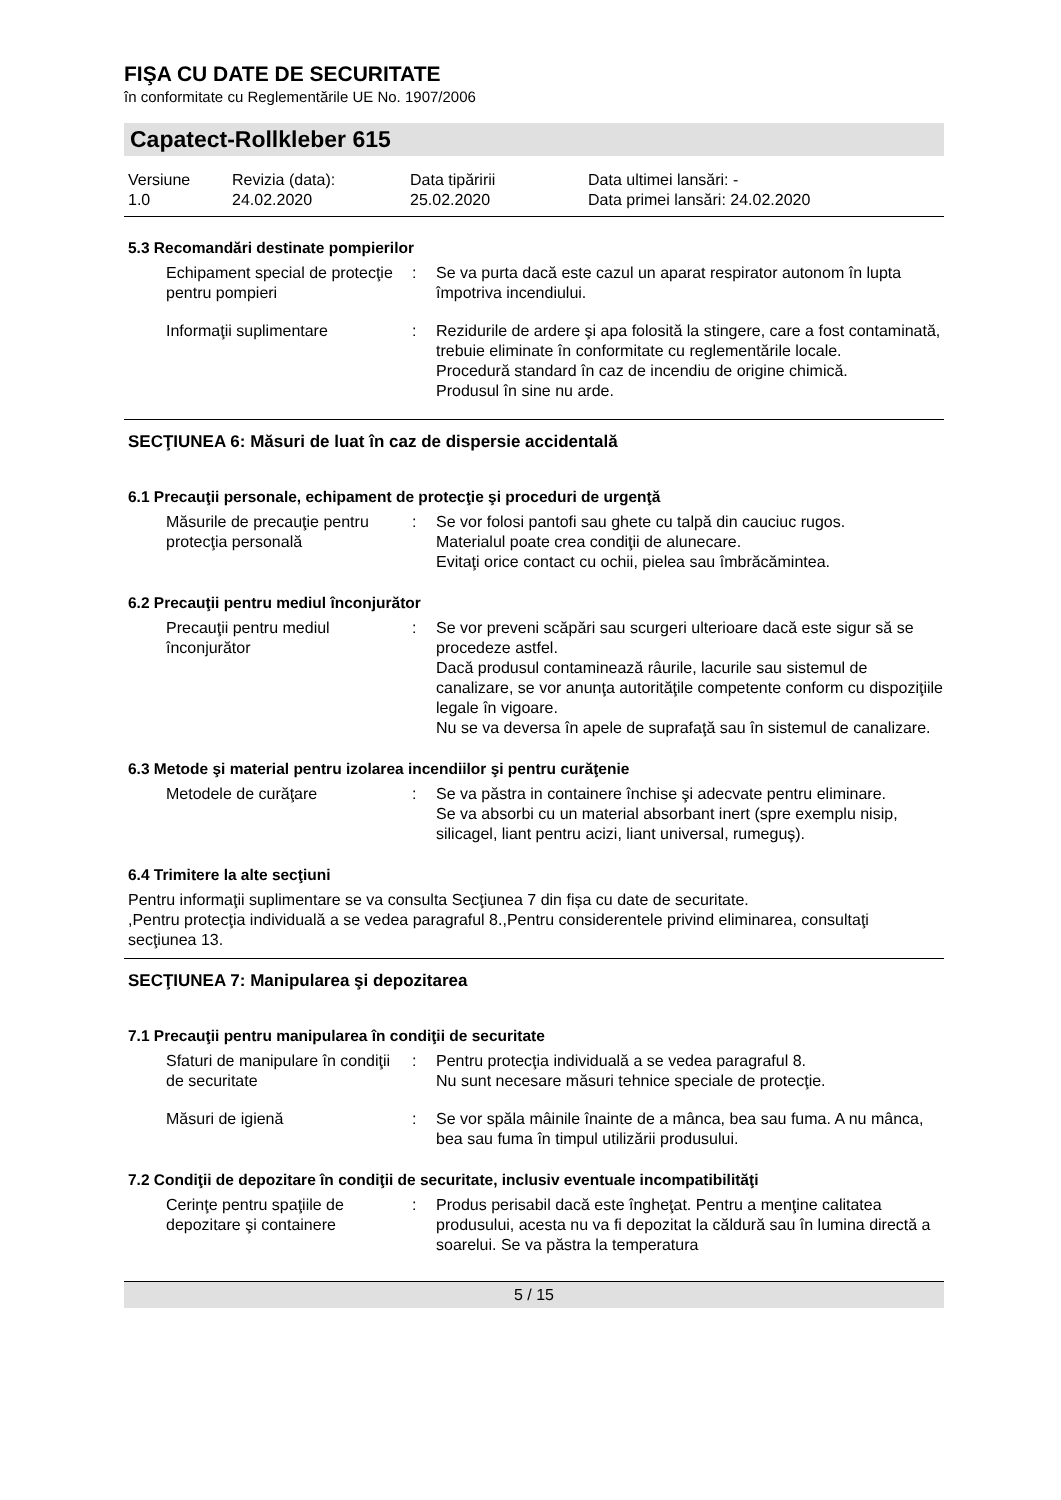FIŞA CU DATE DE SECURITATE
în conformitate cu Reglementările UE No. 1907/2006
Capatect-Rollkleber 615
Versiune
1.0
Revizia (data):
24.02.2020
Data tipăririi
25.02.2020
Data ultimei lansări: -
Data primei lansări: 24.02.2020
5.3 Recomandări destinate pompierilor
Echipament special de protecţie pentru pompieri
:
Se va purta dacă este cazul un aparat respirator autonom în lupta împotriva incendiului.
Informaţii suplimentare
:
Rezidurile de ardere şi apa folosită la stingere, care a fost contaminată, trebuie eliminate în conformitate cu reglementările locale.
Procedură standard în caz de incendiu de origine chimică.
Produsul în sine nu arde.
SECŢIUNEA 6: Măsuri de luat în caz de dispersie accidentală
6.1 Precauţii personale, echipament de protecţie şi proceduri de urgenţă
Măsurile de precauţie pentru protecţia personală
:
Se vor folosi pantofi sau ghete cu talpă din cauciuc rugos.
Materialul poate crea condiţii de alunecare.
Evitaţi orice contact cu ochii, pielea sau îmbrăcămintea.
6.2 Precauţii pentru mediul înconjurător
Precauţii pentru mediul înconjurător
:
Se vor preveni scăpări sau scurgeri ulterioare dacă este sigur să se procedeze astfel.
Dacă produsul contaminează râurile, lacurile sau sistemul de canalizare, se vor anunţa autorităţile competente conform cu dispoziţiile legale în vigoare.
Nu se va deversa în apele de suprafaţă sau în sistemul de canalizare.
6.3 Metode şi material pentru izolarea incendiilor şi pentru curăţenie
Metodele de curăţare
:
Se va păstra in containere închise şi adecvate pentru eliminare.
Se va absorbi cu un material absorbant inert (spre exemplu nisip, silicagel, liant pentru acizi, liant universal, rumeguş).
6.4 Trimitere la alte secţiuni
Pentru informaţii suplimentare se va consulta Secţiunea 7 din fișa cu date de securitate.
,Pentru protecţia individuală a se vedea paragraful 8.,Pentru considerentele privind eliminarea, consultaţi secţiunea 13.
SECŢIUNEA 7: Manipularea şi depozitarea
7.1 Precauţii pentru manipularea în condiţii de securitate
Sfaturi de manipulare în condiţii de securitate
:
Pentru protecţia individuală a se vedea paragraful 8.
Nu sunt necesare măsuri tehnice speciale de protecţie.
Măsuri de igienă
:
Se vor spăla mâinile înainte de a mânca, bea sau fuma. A nu mânca, bea sau fuma în timpul utilizării produsului.
7.2 Condiţii de depozitare în condiţii de securitate, inclusiv eventuale incompatibilităţi
Cerinţe pentru spaţiile de depozitare şi containere
:
Produs perisabil dacă este îngheţat. Pentru a menţine calitatea produsului, acesta nu va fi depozitat la căldură sau în lumina directă a soarelui. Se va păstra la temperatura
5 / 15